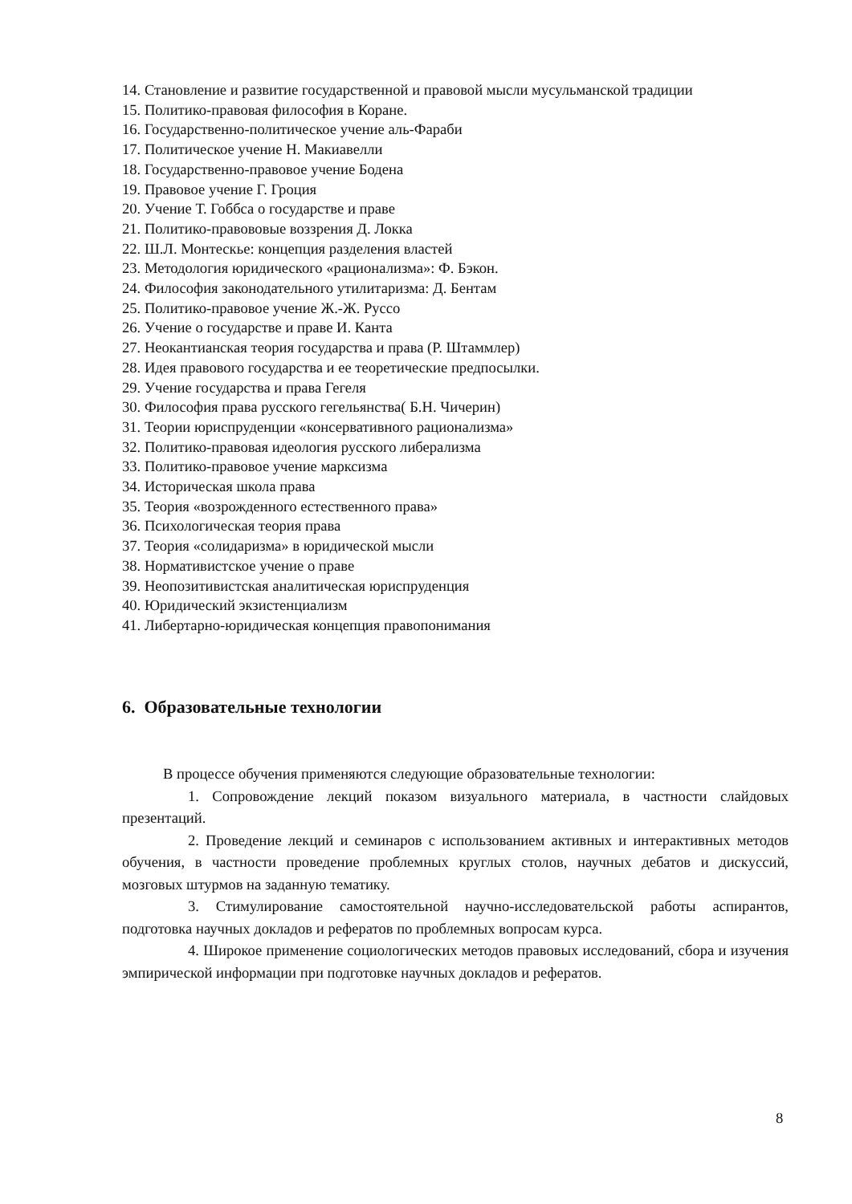14. Становление и развитие государственной и правовой мысли мусульманской традиции
15. Политико-правовая философия в Коране.
16. Государственно-политическое учение аль-Фараби
17. Политическое учение Н. Макиавелли
18. Государственно-правовое учение Бодена
19. Правовое учение Г. Гроция
20. Учение Т. Гоббса о государстве и праве
21. Политико-правововые воззрения Д. Локка
22. Ш.Л. Монтескье: концепция разделения властей
23. Методология юридического «рационализма»: Ф. Бэкон.
24. Философия законодательного утилитаризма: Д. Бентам
25. Политико-правовое учение Ж.-Ж. Руссо
26. Учение о государстве и праве И. Канта
27. Неокантианская теория государства и права (Р. Штаммлер)
28. Идея правового государства и ее теоретические предпосылки.
29. Учение государства и права Гегеля
30. Философия права русского гегельянства( Б.Н. Чичерин)
31. Теории юриспруденции «консервативного рационализма»
32. Политико-правовая идеология русского либерализма
33. Политико-правовое учение марксизма
34. Историческая школа права
35. Теория «возрожденного естественного права»
36. Психологическая теория права
37. Теория «солидаризма» в юридической мысли
38. Нормативистское учение о праве
39. Неопозитивистская аналитическая юриспруденция
40. Юридический экзистенциализм
41. Либертарно-юридическая концепция правопонимания
6. Образовательные технологии
В процессе обучения применяются следующие образовательные технологии:
1. Сопровождение лекций показом визуального материала, в частности слайдовых презентаций.
2. Проведение лекций и семинаров с использованием активных и интерактивных методов обучения, в частности проведение проблемных круглых столов, научных дебатов и дискуссий, мозговых штурмов на заданную тематику.
3. Стимулирование самостоятельной научно-исследовательской работы аспирантов, подготовка научных докладов и рефератов по проблемных вопросам курса.
4. Широкое применение социологических методов правовых исследований, сбора и изучения эмпирической информации при подготовке научных докладов и рефератов.
8